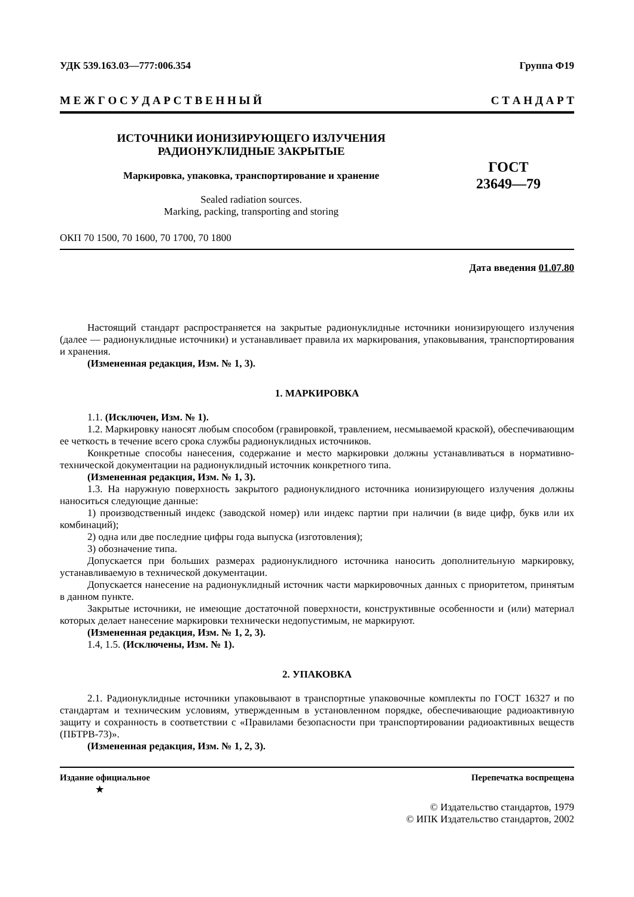УДК 539.163.03—777:006.354 Группа Ф19
М Е Ж Г О С У Д А Р С Т В Е Н Н Ы Й С Т А Н Д А Р Т
ИСТОЧНИКИ ИОНИЗИРУЮЩЕГО ИЗЛУЧЕНИЯ
РАДИОНУКЛИДНЫЕ ЗАКРЫТЫЕ
Маркировка, упаковка, транспортирование и хранение
Sealed radiation sources.
Marking, packing, transporting and storing
ГОСТ
23649—79
ОКП 70 1500, 70 1600, 70 1700, 70 1800
Дата введения 01.07.80
Настоящий стандарт распространяется на закрытые радионуклидные источники ионизирующего излучения (далее — радионуклидные источники) и устанавливает правила их маркирования, упаковывания, транспортирования и хранения.
(Измененная редакция, Изм. № 1, 3).
1. МАРКИРОВКА
1.1. (Исключен, Изм. № 1).
1.2. Маркировку наносят любым способом (гравировкой, травлением, несмываемой краской), обеспечивающим ее четкость в течение всего срока службы радионуклидных источников.
Конкретные способы нанесения, содержание и место маркировки должны устанавливаться в нормативно-технической документации на радионуклидный источник конкретного типа.
(Измененная редакция, Изм. № 1, 3).
1.3. На наружную поверхность закрытого радионуклидного источника ионизирующего излучения должны наноситься следующие данные:
1) производственный индекс (заводской номер) или индекс партии при наличии (в виде цифр, букв или их комбинаций);
2) одна или две последние цифры года выпуска (изготовления);
3) обозначение типа.
Допускается при больших размерах радионуклидного источника наносить дополнительную маркировку, устанавливаемую в технической документации.
Допускается нанесение на радионуклидный источник части маркировочных данных с приоритетом, принятым в данном пункте.
Закрытые источники, не имеющие достаточной поверхности, конструктивные особенности и (или) материал которых делает нанесение маркировки технически недопустимым, не маркируют.
(Измененная редакция, Изм. № 1, 2, 3).
1.4, 1.5. (Исключены, Изм. № 1).
2. УПАКОВКА
2.1. Радионуклидные источники упаковывают в транспортные упаковочные комплекты по ГОСТ 16327 и по стандартам и техническим условиям, утвержденным в установленном порядке, обеспечивающие радиоактивную защиту и сохранность в соответствии с «Правилами безопасности при транспортировании радиоактивных веществ (ПБТРВ-73)».
(Измененная редакция, Изм. № 1, 2, 3).
Издание официальное
★ Перепечатка воспрещена
© Издательство стандартов, 1979
© ИПК Издательство стандартов, 2002